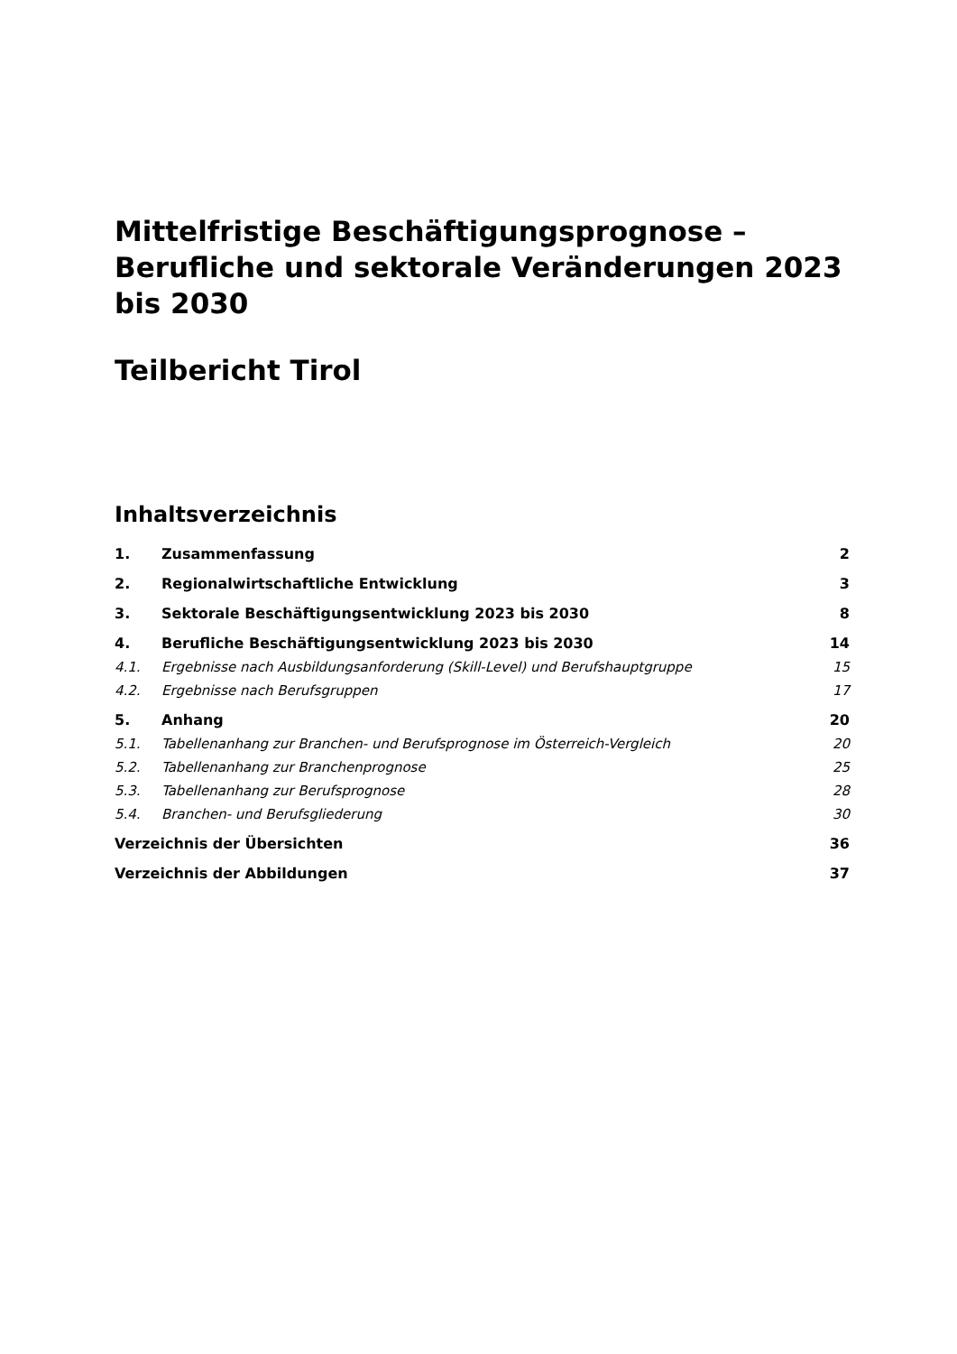Mittelfristige Beschäftigungsprognose – Berufliche und sektorale Veränderungen 2023 bis 2030
Teilbericht Tirol
Inhaltsverzeichnis
1. Zusammenfassung 2
2. Regionalwirtschaftliche Entwicklung 3
3. Sektorale Beschäftigungsentwicklung 2023 bis 2030 8
4. Berufliche Beschäftigungsentwicklung 2023 bis 2030 14
4.1. Ergebnisse nach Ausbildungsanforderung (Skill-Level) und Berufshauptgruppe 15
4.2. Ergebnisse nach Berufsgruppen 17
5. Anhang 20
5.1. Tabellenanhang zur Branchen- und Berufsprognose im Österreich-Vergleich 20
5.2. Tabellenanhang zur Branchenprognose 25
5.3. Tabellenanhang zur Berufsprognose 28
5.4. Branchen- und Berufsgliederung 30
Verzeichnis der Übersichten 36
Verzeichnis der Abbildungen 37